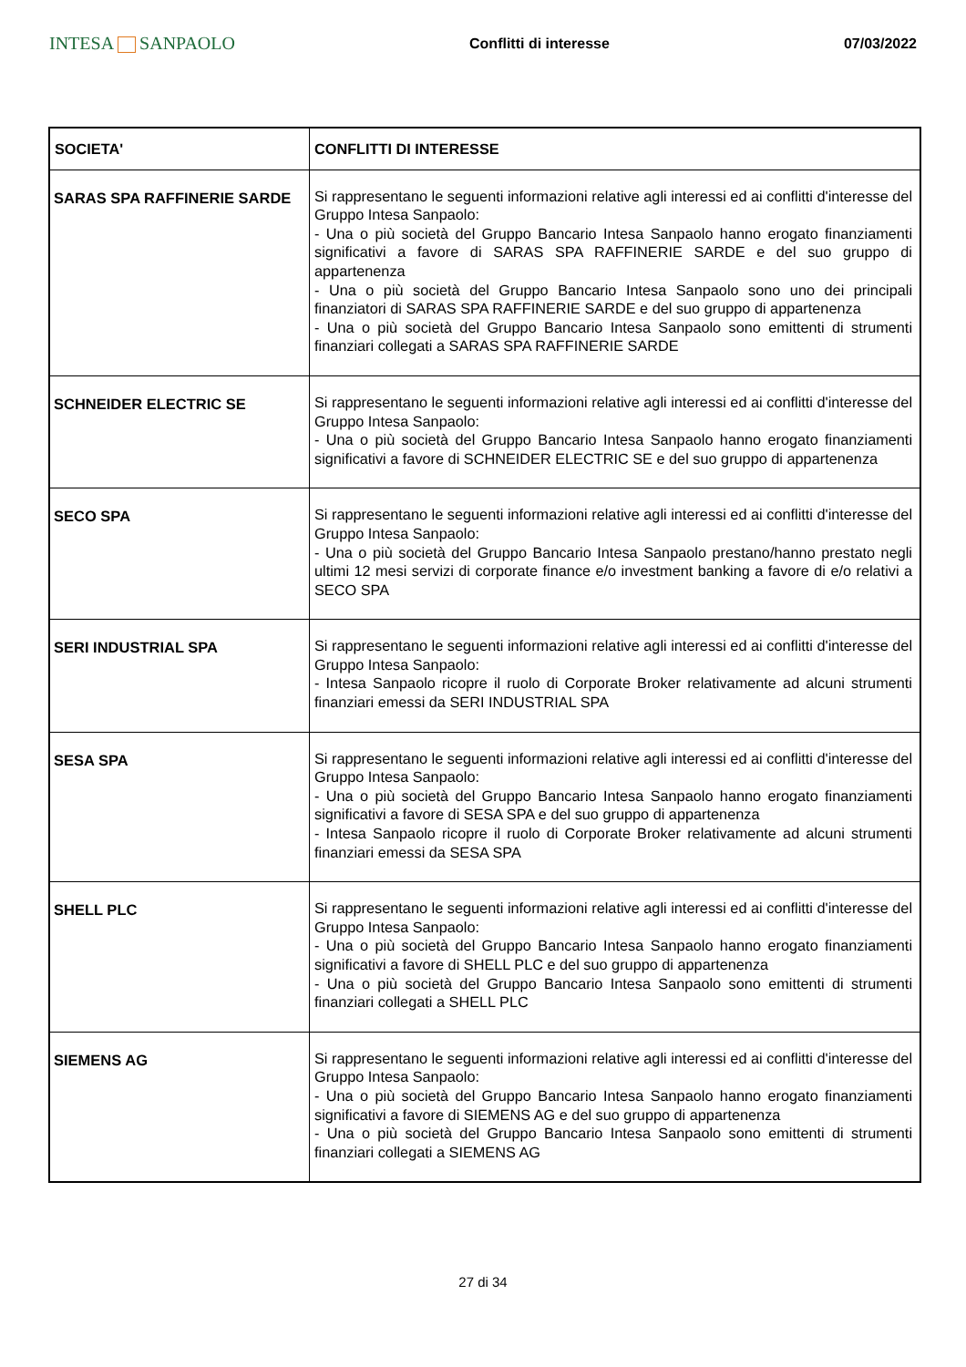INTESA SANPAOLO
Conflitti di interesse 07/03/2022
| SOCIETA' | CONFLITTI DI INTERESSE |
| --- | --- |
| SARAS SPA RAFFINERIE SARDE | Si rappresentano le seguenti informazioni relative agli interessi ed ai conflitti d'interesse del Gruppo Intesa Sanpaolo: - Una o più società del Gruppo Bancario Intesa Sanpaolo hanno erogato finanziamenti significativi a favore di SARAS SPA RAFFINERIE SARDE e del suo gruppo di appartenenza - Una o più società del Gruppo Bancario Intesa Sanpaolo sono uno dei principali finanziatori di SARAS SPA RAFFINERIE SARDE e del suo gruppo di appartenenza - Una o più società del Gruppo Bancario Intesa Sanpaolo sono emittenti di strumenti finanziari collegati a SARAS SPA RAFFINERIE SARDE |
| SCHNEIDER ELECTRIC SE | Si rappresentano le seguenti informazioni relative agli interessi ed ai conflitti d'interesse del Gruppo Intesa Sanpaolo: - Una o più società del Gruppo Bancario Intesa Sanpaolo hanno erogato finanziamenti significativi a favore di SCHNEIDER ELECTRIC SE e del suo gruppo di appartenenza |
| SECO SPA | Si rappresentano le seguenti informazioni relative agli interessi ed ai conflitti d'interesse del Gruppo Intesa Sanpaolo: - Una o più società del Gruppo Bancario Intesa Sanpaolo prestano/hanno prestato negli ultimi 12 mesi servizi di corporate finance e/o investment banking a favore di e/o relativi a SECO SPA |
| SERI INDUSTRIAL SPA | Si rappresentano le seguenti informazioni relative agli interessi ed ai conflitti d'interesse del Gruppo Intesa Sanpaolo: - Intesa Sanpaolo ricopre il ruolo di Corporate Broker relativamente ad alcuni strumenti finanziari emessi da SERI INDUSTRIAL SPA |
| SESA SPA | Si rappresentano le seguenti informazioni relative agli interessi ed ai conflitti d'interesse del Gruppo Intesa Sanpaolo: - Una o più società del Gruppo Bancario Intesa Sanpaolo hanno erogato finanziamenti significativi a favore di SESA SPA e del suo gruppo di appartenenza - Intesa Sanpaolo ricopre il ruolo di Corporate Broker relativamente ad alcuni strumenti finanziari emessi da SESA SPA |
| SHELL PLC | Si rappresentano le seguenti informazioni relative agli interessi ed ai conflitti d'interesse del Gruppo Intesa Sanpaolo: - Una o più società del Gruppo Bancario Intesa Sanpaolo hanno erogato finanziamenti significativi a favore di SHELL PLC e del suo gruppo di appartenenza - Una o più società del Gruppo Bancario Intesa Sanpaolo sono emittenti di strumenti finanziari collegati a SHELL PLC |
| SIEMENS AG | Si rappresentano le seguenti informazioni relative agli interessi ed ai conflitti d'interesse del Gruppo Intesa Sanpaolo: - Una o più società del Gruppo Bancario Intesa Sanpaolo hanno erogato finanziamenti significativi a favore di SIEMENS AG e del suo gruppo di appartenenza - Una o più società del Gruppo Bancario Intesa Sanpaolo sono emittenti di strumenti finanziari collegati a SIEMENS AG |
27 di 34